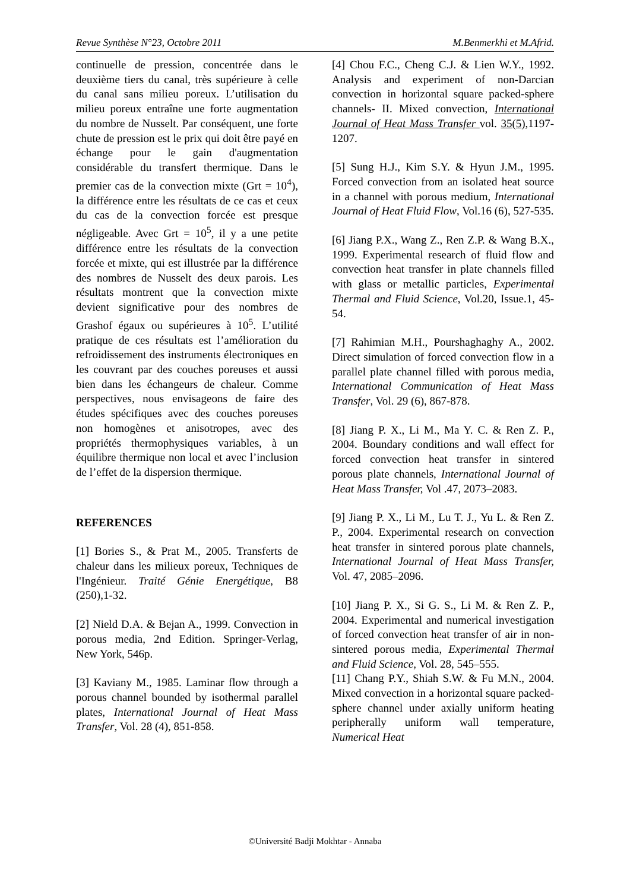Revue Synthèse N°23, Octobre 2011 M.Benmerkhi et M.Afrid.
continuelle de pression, concentrée dans le deuxième tiers du canal, très supérieure à celle du canal sans milieu poreux. L’utilisation du milieu poreux entraîne une forte augmentation du nombre de Nusselt. Par conséquent, une forte chute de pression est le prix qui doit être payé en échange pour le gain d'augmentation considérable du transfert thermique. Dans le premier cas de la convection mixte (Grt = 10<sup>4</sup>), la différence entre les résultats de ce cas et ceux du cas de la convection forcée est presque négligeable. Avec Grt = 10<sup>5</sup>, il y a une petite différence entre les résultats de la convection forcée et mixte, qui est illustrée par la différence des nombres de Nusselt des deux parois. Les résultats montrent que la convection mixte devient significative pour des nombres de Grashof égaux ou supérieures à 10<sup>5</sup>. L’utilité pratique de ces résultats est l’amélioration du refroidissement des instruments électroniques en les couvrant par des couches poreuses et aussi bien dans les échangeurs de chaleur. Comme perspectives, nous envisageons de faire des études spécifiques avec des couches poreuses non homogènes et anisotropes, avec des propriétés thermophysiques variables, à un équilibre thermique non local et avec l’inclusion de l’effet de la dispersion thermique.
REFERENCES
[1] Bories S., & Prat M., 2005. Transferts de chaleur dans les milieux poreux, Techniques de l'Ingénieur. Traité Génie Energétique, B8 (250),1-32.
[2] Nield D.A. & Bejan A., 1999. Convection in porous media, 2nd Edition. Springer-Verlag, New York, 546p.
[3] Kaviany M., 1985. Laminar flow through a porous channel bounded by isothermal parallel plates, International Journal of Heat Mass Transfer, Vol. 28 (4), 851-858.
[4] Chou F.C., Cheng C.J. & Lien W.Y., 1992. Analysis and experiment of non-Darcian convection in horizontal square packed-sphere channels- II. Mixed convection, International Journal of Heat Mass Transfer vol. 35(5),1197-1207.
[5] Sung H.J., Kim S.Y. & Hyun J.M., 1995. Forced convection from an isolated heat source in a channel with porous medium, International Journal of Heat Fluid Flow, Vol.16 (6), 527-535.
[6] Jiang P.X., Wang Z., Ren Z.P. & Wang B.X., 1999. Experimental research of fluid flow and convection heat transfer in plate channels filled with glass or metallic particles, Experimental Thermal and Fluid Science, Vol.20, Issue.1, 45-54.
[7] Rahimian M.H., Pourshaghaghy A., 2002. Direct simulation of forced convection flow in a parallel plate channel filled with porous media, International Communication of Heat Mass Transfer, Vol. 29 (6), 867-878.
[8] Jiang P. X., Li M., Ma Y. C. & Ren Z. P., 2004. Boundary conditions and wall effect for forced convection heat transfer in sintered porous plate channels, International Journal of Heat Mass Transfer, Vol .47, 2073–2083.
[9] Jiang P. X., Li M., Lu T. J., Yu L. & Ren Z. P., 2004. Experimental research on convection heat transfer in sintered porous plate channels, International Journal of Heat Mass Transfer, Vol. 47, 2085–2096.
[10] Jiang P. X., Si G. S., Li M. & Ren Z. P., 2004. Experimental and numerical investigation of forced convection heat transfer of air in non-sintered porous media, Experimental Thermal and Fluid Science, Vol. 28, 545–555.
[11] Chang P.Y., Shiah S.W. & Fu M.N., 2004. Mixed convection in a horizontal square packed-sphere channel under axially uniform heating peripherally uniform wall temperature, Numerical Heat
©Université Badji Mokhtar - Annaba